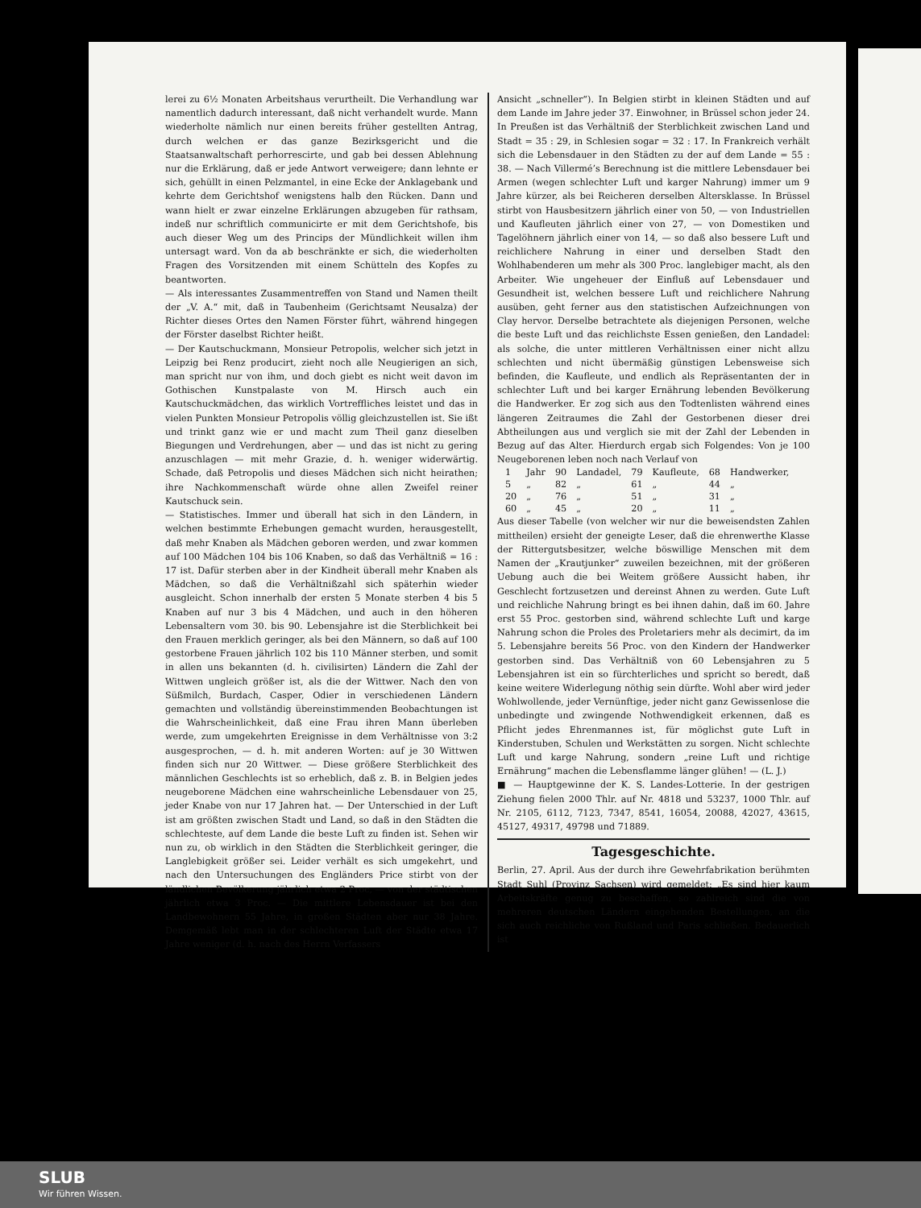lerei zu 6½ Monaten Arbeitshaus verurtheilt. Die Verhandlung war namentlich dadurch interessant, daß nicht verhandelt wurde. Mann wiederholte nämlich nur einen bereits früher gestellten Antrag, durch welchen er das ganze Bezirksgericht und die Staatsanwaltschaft perhorrescirte, und gab bei dessen Ablehnung nur die Erklärung, daß er jede Antwort verweigere; dann lehnte er sich, gehüllt in einen Pelzmantel, in eine Ecke der Anklagebank und kehrte dem Gerichtshof wenigstens halb den Rücken. Dann und wann hielt er zwar einzelne Erklärungen abzugeben für rathsam, indeß nur schriftlich communicirte er mit dem Gerichtshofe, bis auch dieser Weg um des Princips der Mündlichkeit willen ihm untersagt ward. Von da ab beschränkte er sich, die wiederholten Fragen des Vorsitzenden mit einem Schütteln des Kopfes zu beantworten.
— Als interessantes Zusammentreffen von Stand und Namen theilt der „V. A.“ mit, daß in Taubenheim (Gerichtsamt Neusalza) der Richter dieses Ortes den Namen Förster führt, während hingegen der Förster daselbst Richter heißt.
— Der Kautschuckmann, Monsieur Petropolis, welcher sich jetzt in Leipzig bei Renz producirt, zieht noch alle Neugierigen an sich, man spricht nur von ihm, und doch giebt es nicht weit davon im Gothischen Kunstpalaste von M. Hirsch auch ein Kautschuckmädchen, das wirklich Vortreffliches leistet und das in vielen Punkten Monsieur Petropolis völlig gleichzustellen ist. Sie ißt und trinkt ganz wie er und macht zum Theil ganz dieselben Biegungen und Verdrehungen, aber — und das ist nicht zu gering anzuschlagen — mit mehr Grazie, d. h. weniger widerwärtig. Schade, daß Petropolis und dieses Mädchen sich nicht heirathen; ihre Nachkommenschaft würde ohne allen Zweifel reiner Kautschuck sein.
— Statistisches. Immer und überall hat sich in den Ländern, in welchen bestimmte Erhebungen gemacht wurden, herausgestellt, daß mehr Knaben als Mädchen geboren werden, und zwar kommen auf 100 Mädchen 104 bis 106 Knaben, so daß das Verhältniß = 16 : 17 ist. Dafür sterben aber in der Kindheit überall mehr Knaben als Mädchen, so daß die Verhältnißzahl sich späterhin wieder ausgleicht. Schon innerhalb der ersten 5 Monate sterben 4 bis 5 Knaben auf nur 3 bis 4 Mädchen, und auch in den höheren Lebensaltern vom 30. bis 90. Lebensjahre ist die Sterblichkeit bei den Frauen merklich geringer, als bei den Männern, so daß auf 100 gestorbene Frauen jährlich 102 bis 110 Männer sterben, und somit in allen uns bekannten (d. h. civilisirten) Ländern die Zahl der Wittwen ungleich größer ist, als die der Wittwer. Nach den von Süßmilch, Burdach, Casper, Odier in verschiedenen Ländern gemachten und vollständig übereinstimmenden Beobachtungen ist die Wahrscheinlichkeit, daß eine Frau ihren Mann überleben werde, zum umgekehrten Ereignisse in dem Verhältnisse von 3:2 ausgesprochen, — d. h. mit anderen Worten: auf je 30 Wittwen finden sich nur 20 Wittwer. — Diese größere Sterblichkeit des männlichen Geschlechts ist so erheblich, daß z. B. in Belgien jedes neugeborene Mädchen eine wahrscheinliche Lebensdauer von 25, jeder Knabe von nur 17 Jahren hat. — Der Unterschied in der Luft ist am größten zwischen Stadt und Land, so daß in den Städten die schlechteste, auf dem Lande die beste Luft zu finden ist. Sehen wir nun zu, ob wirklich in den Städten die Sterblichkeit geringer, die Langlebigkeit größer sei. Leider verhält es sich umgekehrt, und nach den Untersuchungen des Engländers Price stirbt von der ländlichen Bevölkerung jährlich etwa 2 Proc, — von der städtischen jährlich etwa 3 Proc. — Die mittlere Lebensdauer ist bei den Landbewohnern 55 Jahre, in großen Städten aber nur 38 Jahre. Demgemäß lebt man in der schlechteren Luft der Städte etwa 17 Jahre weniger (d. h. nach des Herrn Verfassers
Ansicht „schneller“). In Belgien stirbt in kleinen Städten und auf dem Lande im Jahre jeder 37. Einwohner, in Brüssel schon jeder 24. In Preußen ist das Verhältniß der Sterblichkeit zwischen Land und Stadt = 35 : 29, in Schlesien sogar = 32 : 17. In Frankreich verhält sich die Lebensdauer in den Städten zu der auf dem Lande = 55 : 38. — Nach Villermé’s Berechnung ist die mittlere Lebensdauer bei Armen (wegen schlechter Luft und karger Nahrung) immer um 9 Jahre kürzer, als bei Reicheren derselben Altersklasse. In Brüssel stirbt von Hausbesitzern jährlich einer von 50, — von Industriellen und Kaufleuten jährlich einer von 27, — von Domestiken und Tagelöhnern jährlich einer von 14, — so daß also bessere Luft und reichlichere Nahrung in einer und derselben Stadt den Wohlhabenderen um mehr als 300 Proc. langlebiger macht, als den Arbeiter. Wie ungeheuer der Einfluß auf Lebensdauer und Gesundheit ist, welchen bessere Luft und reichlichere Nahrung ausüben, geht ferner aus den statistischen Aufzeichnungen von Clay hervor. Derselbe betrachtete als diejenigen Personen, welche die beste Luft und das reichlichste Essen genießen, den Landadel: als solche, die unter mittleren Verhältnissen einer nicht allzu schlechten und nicht übermäßig günstigen Lebensweise sich befinden, die Kaufleute, und endlich als Repräsentanten der in schlechter Luft und bei karger Ernährung lebenden Bevölkerung die Handwerker. Er zog sich aus den Todtenlisten während eines längeren Zeitraumes die Zahl der Gestorbenen dieser drei Abtheilungen aus und verglich sie mit der Zahl der Lebenden in Bezug auf das Alter. Hierdurch ergab sich Folgendes: Von je 100 Neugeborenen leben noch nach Verlauf von
| 1 | Jahr | 90 | Landadel, | 79 | Kaufleute, | 68 | Handwerker, |
| 5 | „ | 82 | „ | 61 | „ | 44 | „ |
| 20 | „ | 76 | „ | 51 | „ | 31 | „ |
| 60 | „ | 45 | „ | 20 | „ | 11 | „ |
Aus dieser Tabelle (von welcher wir nur die beweisendsten Zahlen mittheilen) ersieht der geneigte Leser, daß die ehrenwerthe Klasse der Rittergutsbesitzer, welche böswillige Menschen mit dem Namen der „Krautjunker“ zuweilen bezeichnen, mit der größeren Uebung auch die bei Weitem größere Aussicht haben, ihr Geschlecht fortzusetzen und dereinst Ahnen zu werden. Gute Luft und reichliche Nahrung bringt es bei ihnen dahin, daß im 60. Jahre erst 55 Proc. gestorben sind, während schlechte Luft und karge Nahrung schon die Proles des Proletariers mehr als decimirt, da im 5. Lebensjahre bereits 56 Proc. von den Kindern der Handwerker gestorben sind. Das Verhältniß von 60 Lebensjahren zu 5 Lebensjahren ist ein so fürchterliches und spricht so beredt, daß keine weitere Widerlegung nöthig sein dürfte. Wohl aber wird jeder Wohlwollende, jeder Vernünftige, jeder nicht ganz Gewissenlose die unbedingte und zwingende Nothwendigkeit erkennen, daß es Pflicht jedes Ehrenmannes ist, für möglichst gute Luft in Kinderstuben, Schulen und Werkstätten zu sorgen. Nicht schlechte Luft und karge Nahrung, sondern „reine Luft und richtige Ernährung“ machen die Lebensflamme länger glühen! — (L. J.)
■ — Hauptgewinne der K. S. Landes-Lotterie. In der gestrigen Ziehung fielen 2000 Thlr. auf Nr. 4818 und 53237, 1000 Thlr. auf Nr. 2105, 6112, 7123, 7347, 8541, 16054, 20088, 42027, 43615, 45127, 49317, 49798 und 71889.
Tagesgeschichte.
Berlin, 27. April. Aus der durch ihre Gewehrfabrikation berühmten Stadt Suhl (Provinz Sachsen) wird gemeldet: „Es sind hier kaum Arbeitskräfte genug zu beschaffen, so zahlreich sind die von mehreren deutschen Ländern eingehenden Bestellungen, an die sich auch reichliche von Rußland und Paris schließen. Bedauerlich ist
SLUB
Wir führen Wissen.